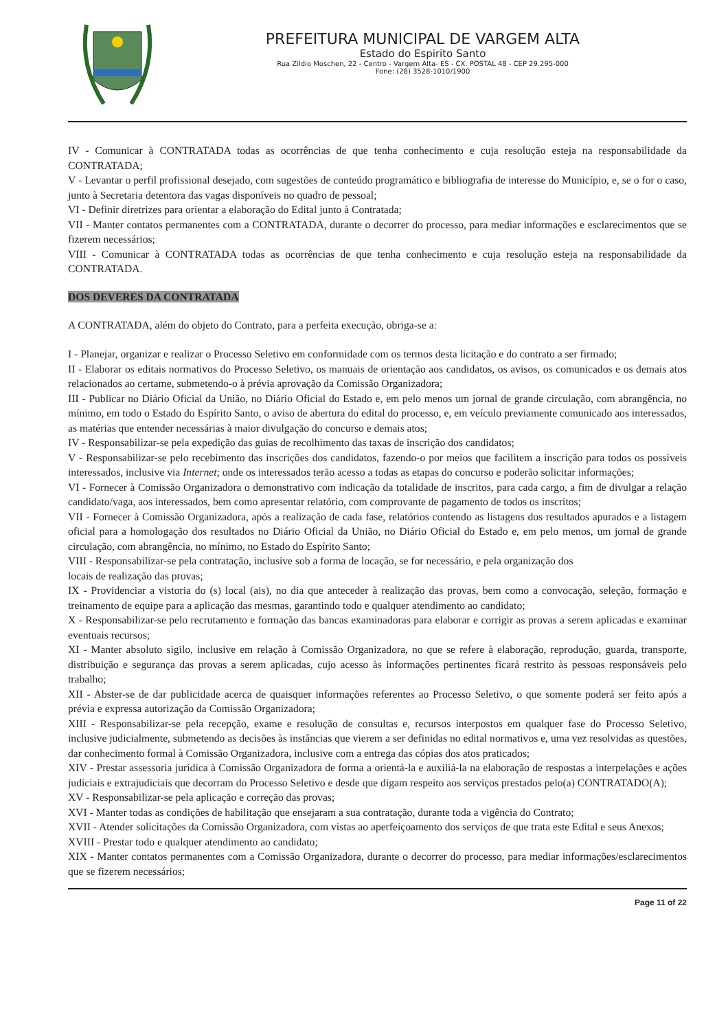PREFEITURA MUNICIPAL DE VARGEM ALTA
Estado do Espirito Santo
Rua Zildio Moschen, 22 - Centro - Vargem Alta- ES - CX. POSTAL 48 - CEP 29.295-000
Fone: (28) 3528-1010/1900
IV - Comunicar à CONTRATADA todas as ocorrências de que tenha conhecimento e cuja resolução esteja na responsabilidade da CONTRATADA;
V - Levantar o perfil profissional desejado, com sugestões de conteúdo programático e bibliografia de interesse do Município, e, se o for o caso, junto à Secretaria detentora das vagas disponíveis no quadro de pessoal;
VI - Definir diretrizes para orientar a elaboração do Edital junto à Contratada;
VII - Manter contatos permanentes com a CONTRATADA, durante o decorrer do processo, para mediar informações e esclarecimentos que se fizerem necessários;
VIII - Comunicar à CONTRATADA todas as ocorrências de que tenha conhecimento e cuja resolução esteja na responsabilidade da CONTRATADA.
DOS DEVERES DA CONTRATADA
A CONTRATADA, além do objeto do Contrato, para a perfeita execução, obriga-se a:
I - Planejar, organizar e realizar o Processo Seletivo em conformidade com os termos desta licitação e do contrato a ser firmado;
II - Elaborar os editais normativos do Processo Seletivo, os manuais de orientação aos candidatos, os avisos, os comunicados e os demais atos relacionados ao certame, submetendo-o à prévia aprovação da Comissão Organizadora;
III - Publicar no Diário Oficial da União, no Diário Oficial do Estado e, em pelo menos um jornal de grande circulação, com abrangência, no mínimo, em todo o Estado do Espírito Santo, o aviso de abertura do edital do processo, e, em veículo previamente comunicado aos interessados, as matérias que entender necessárias à maior divulgação do concurso e demais atos;
IV - Responsabilizar-se pela expedição das guias de recolhimento das taxas de inscrição dos candidatos;
V - Responsabilizar-se pelo recebimento das inscrições dos candidatos, fazendo-o por meios que facilitem a inscrição para todos os possíveis interessados, inclusive via Internet; onde os interessados terão acesso a todas as etapas do concurso e poderão solicitar informações;
VI - Fornecer à Comissão Organizadora o demonstrativo com indicação da totalidade de inscritos, para cada cargo, a fim de divulgar a relação candidato/vaga, aos interessados, bem como apresentar relatório, com comprovante de pagamento de todos os inscritos;
VII - Fornecer à Comissão Organizadora, após a realização de cada fase, relatórios contendo as listagens dos resultados apurados e a listagem oficial para a homologação dos resultados no Diário Oficial da União, no Diário Oficial do Estado e, em pelo menos, um jornal de grande circulação, com abrangência, no mínimo, no Estado do Espírito Santo;
VIII - Responsabilizar-se pela contratação, inclusive sob a forma de locação, se for necessário, e pela organização dos
locais de realização das provas;
IX - Providenciar a vistoria do (s) local (ais), no dia que anteceder à realização das provas, bem como a convocação, seleção, formação e treinamento de equipe para a aplicação das mesmas, garantindo todo e qualquer atendimento ao candidato;
X - Responsabilizar-se pelo recrutamento e formação das bancas examinadoras para elaborar e corrigir as provas a serem aplicadas e examinar eventuais recursos;
XI - Manter absoluto sigilo, inclusive em relação à Comissão Organizadora, no que se refere à elaboração, reprodução, guarda, transporte, distribuição e segurança das provas a serem aplicadas, cujo acesso às informações pertinentes ficará restrito às pessoas responsáveis pelo trabalho;
XII - Abster-se de dar publicidade acerca de quaisquer informações referentes ao Processo Seletivo, o que somente poderá ser feito após a prévia e expressa autorização da Comissão Organizadora;
XIII - Responsabilizar-se pela recepção, exame e resolução de consultas e, recursos interpostos em qualquer fase do Processo Seletivo, inclusive judicialmente, submetendo as decisões às instâncias que vierem a ser definidas no edital normativos e, uma vez resolvidas as questões, dar conhecimento formal à Comissão Organizadora, inclusive com a entrega das cópias dos atos praticados;
XIV - Prestar assessoria jurídica à Comissão Organizadora de forma a orientá-la e auxiliá-la na elaboração de respostas a interpelações e ações judiciais e extrajudiciais que decorram do Processo Seletivo e desde que digam respeito aos serviços prestados pelo(a) CONTRATADO(A);
XV - Responsabilizar-se pela aplicação e correção das provas;
XVI - Manter todas as condições de habilitação que ensejaram a sua contratação, durante toda a vigência do Contrato;
XVII - Atender solicitações da Comissão Organizadora, com vistas ao aperfeiçoamento dos serviços de que trata este Edital e seus Anexos;
XVIII - Prestar todo e qualquer atendimento ao candidato;
XIX - Manter contatos permanentes com a Comissão Organizadora, durante o decorrer do processo, para mediar informações/esclarecimentos que se fizerem necessários;
Page 11 of 22